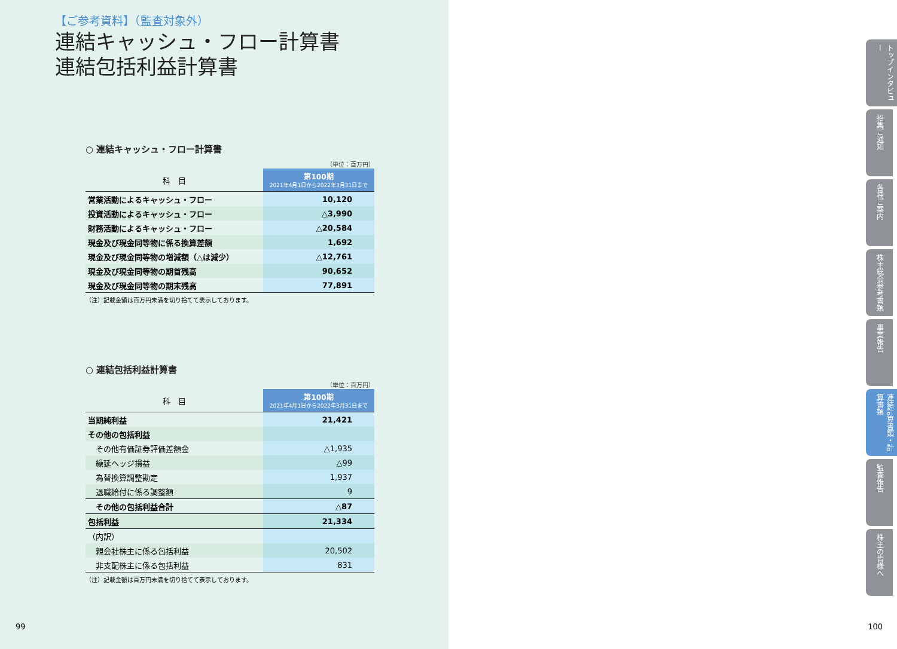【ご参考資料】（監査対象外）
連結キャッシュ・フロー計算書
連結包括利益計算書
○ 連結キャッシュ・フロー計算書
（単位：百万円）
| 科 目 | 第100期 2021年4月1日から2022年3月31日まで |
| --- | --- |
| 営業活動によるキャッシュ・フロー | 10,120 |
| 投資活動によるキャッシュ・フロー | △3,990 |
| 財務活動によるキャッシュ・フロー | △20,584 |
| 現金及び現金同等物に係る換算差額 | 1,692 |
| 現金及び現金同等物の増減額（△は減少） | △12,761 |
| 現金及び現金同等物の期首残高 | 90,652 |
| 現金及び現金同等物の期末残高 | 77,891 |
（注）記載金額は百万円未満を切り捨てて表示しております。
○ 連結包括利益計算書
（単位：百万円）
| 科 目 | 第100期 2021年4月1日から2022年3月31日まで |
| --- | --- |
| 当期純利益 | 21,421 |
| その他の包括利益 | |
| その他有価証券評価差額金 | △1,935 |
| 繰延ヘッジ損益 | △99 |
| 為替換算調整勘定 | 1,937 |
| 退職給付に係る調整額 | 9 |
| その他の包括利益合計 | △87 |
| 包括利益 | 21,334 |
| （内訳） | |
| 親会社株主に係る包括利益 | 20,502 |
| 非支配株主に係る包括利益 | 831 |
（注）記載金額は百万円未満を切り捨てて表示しております。
99
トップインタビュー
招集ご通知
各種ご案内
株主総会参考書類
事業報告
連結計算書類・計算書類
監査報告
株主の皆様へ
100